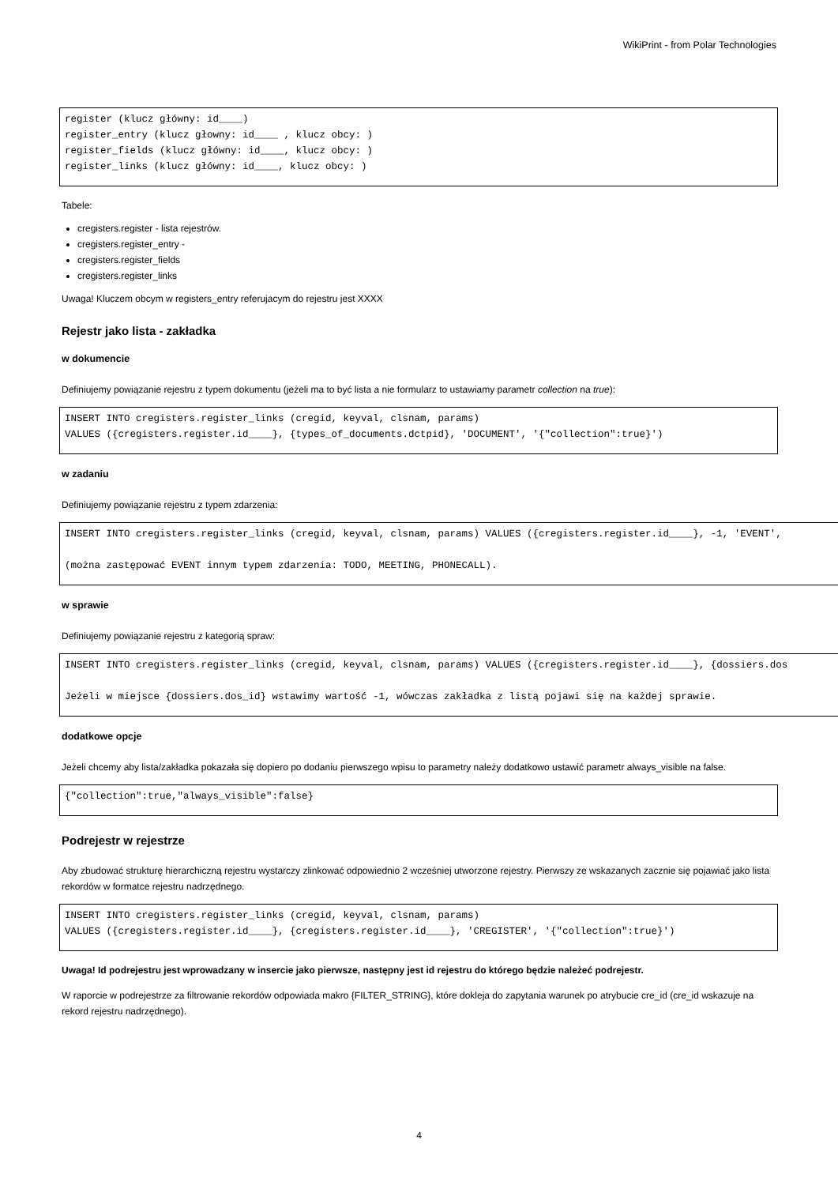WikiPrint - from Polar Technologies
register (klucz główny: id____)
register_entry (klucz głowny: id____ , klucz obcy: )
register_fields (klucz główny: id____, klucz obcy: )
register_links (klucz główny: id____, klucz obcy: )
Tabele:
cregisters.register - lista rejestrów.
cregisters.register_entry -
cregisters.register_fields
cregisters.register_links
Uwaga! Kluczem obcym w registers_entry referujacym do rejestru jest XXXX
Rejestr jako lista - zakładka
w dokumencie
Definiujemy powiązanie rejestru z typem dokumentu (jeżeli ma to być lista a nie formularz to ustawiamy parametr collection na true):
INSERT INTO cregisters.register_links (cregid, keyval, clsnam, params)
VALUES ({cregisters.register.id____}, {types_of_documents.dctpid}, 'DOCUMENT', '{"collection":true}')
w zadaniu
Definiujemy powiązanie rejestru z typem zdarzenia:
INSERT INTO cregisters.register_links (cregid, keyval, clsnam, params) VALUES ({cregisters.register.id____}, -1, 'EVENT', 

(można zastępować EVENT innym typem zdarzenia: TODO, MEETING, PHONECALL).
w sprawie
Definiujemy powiązanie rejestru z kategorią spraw:
INSERT INTO cregisters.register_links (cregid, keyval, clsnam, params) VALUES ({cregisters.register.id____}, {dossiers.dos

Jeżeli w miejsce {dossiers.dos_id} wstawimy wartość -1, wówczas zakładka z listą pojawi się na każdej sprawie.
dodatkowe opcje
Jeżeli chcemy aby lista/zakładka pokazała się dopiero po dodaniu pierwszego wpisu to parametry należy dodatkowo ustawić parametr always_visible na false.
{"collection":true,"always_visible":false}
Podrejestr w rejestrze
Aby zbudować strukturę hierarchiczną rejestru wystarczy zlinkować odpowiednio 2 wcześniej utworzone rejestry. Pierwszy ze wskazanych zacznie się pojawiać jako lista rekordów w formatce rejestru nadrzędnego.
INSERT INTO cregisters.register_links (cregid, keyval, clsnam, params)
VALUES ({cregisters.register.id____}, {cregisters.register.id____}, 'CREGISTER', '{"collection":true}')
Uwaga! Id podrejestru jest wprowadzany w insercie jako pierwsze, następny jest id rejestru do którego będzie należeć podrejestr.
W raporcie w podrejestrze za filtrowanie rekordów odpowiada makro {FILTER_STRING}, które dokleja do zapytania warunek po atrybucie cre_id (cre_id wskazuje na rekord rejestru nadrzędnego).
4